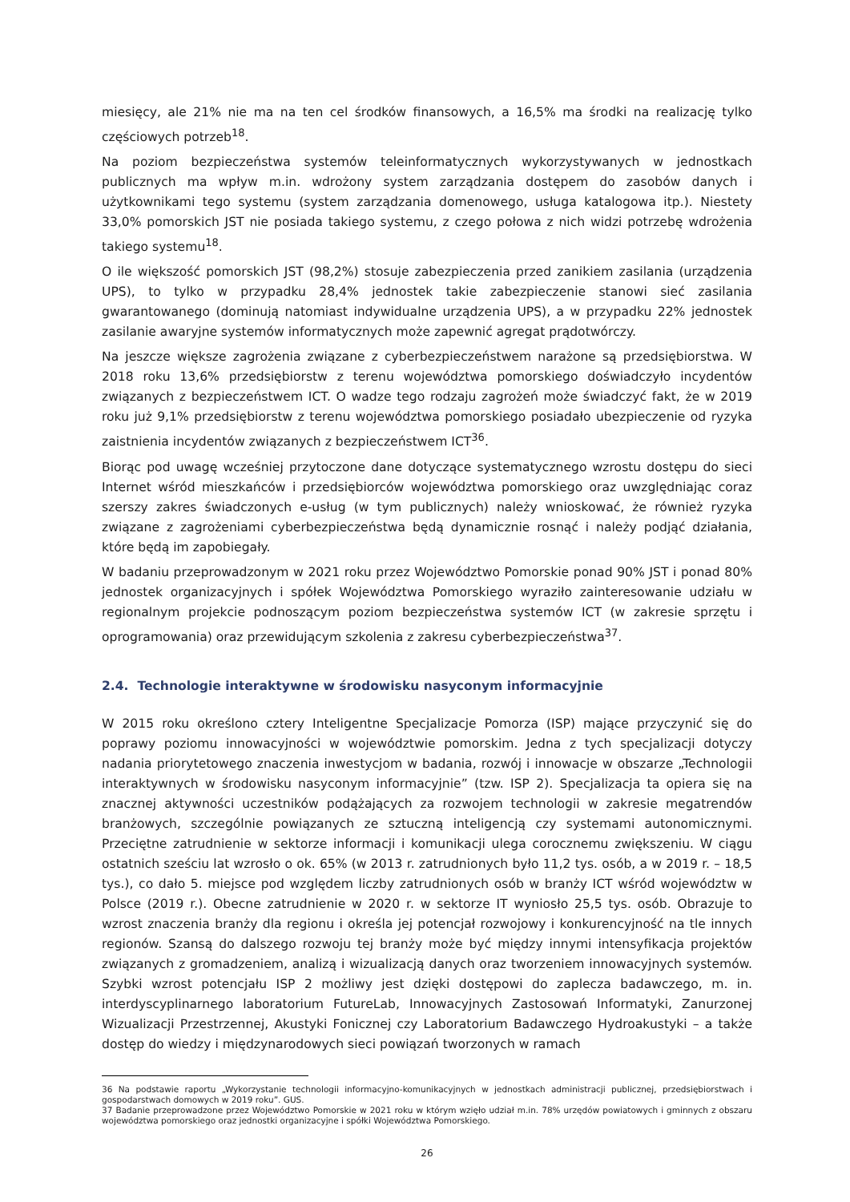miesięcy, ale 21% nie ma na ten cel środków finansowych, a 16,5% ma środki na realizację tylko częściowych potrzeb<sup>18</sup>.
Na poziom bezpieczeństwa systemów teleinformatycznych wykorzystywanych w jednostkach publicznych ma wpływ m.in. wdrożony system zarządzania dostępem do zasobów danych i użytkownikami tego systemu (system zarządzania domenowego, usługa katalogowa itp.). Niestety 33,0% pomorskich JST nie posiada takiego systemu, z czego połowa z nich widzi potrzebę wdrożenia takiego systemu<sup>18</sup>.
O ile większość pomorskich JST (98,2%) stosuje zabezpieczenia przed zanikiem zasilania (urządzenia UPS), to tylko w przypadku 28,4% jednostek takie zabezpieczenie stanowi sieć zasilania gwarantowanego (dominują natomiast indywidualne urządzenia UPS), a w przypadku 22% jednostek zasilanie awaryjne systemów informatycznych może zapewnić agregat prądotwórczy.
Na jeszcze większe zagrożenia związane z cyberbezpieczeństwem narażone są przedsiębiorstwa. W 2018 roku 13,6% przedsiębiorstw z terenu województwa pomorskiego doświadczyło incydentów związanych z bezpieczeństwem ICT. O wadze tego rodzaju zagrożeń może świadczyć fakt, że w 2019 roku już 9,1% przedsiębiorstw z terenu województwa pomorskiego posiadało ubezpieczenie od ryzyka zaistnienia incydentów związanych z bezpieczeństwem ICT<sup>36</sup>.
Biorąc pod uwagę wcześniej przytoczone dane dotyczące systematycznego wzrostu dostępu do sieci Internet wśród mieszkańców i przedsiębiorców województwa pomorskiego oraz uwzględniając coraz szerszy zakres świadczonych e-usług (w tym publicznych) należy wnioskować, że również ryzyka związane z zagrożeniami cyberbezpieczeństwa będą dynamicznie rosnąć i należy podjąć działania, które będą im zapobiegały.
W badaniu przeprowadzonym w 2021 roku przez Województwo Pomorskie ponad 90% JST i ponad 80% jednostek organizacyjnych i spółek Województwa Pomorskiego wyraziło zainteresowanie udziału w regionalnym projekcie podnoszącym poziom bezpieczeństwa systemów ICT (w zakresie sprzętu i oprogramowania) oraz przewidującym szkolenia z zakresu cyberbezpieczeństwa<sup>37</sup>.
2.4. Technologie interaktywne w środowisku nasyconym informacyjnie
W 2015 roku określono cztery Inteligentne Specjalizacje Pomorza (ISP) mające przyczynić się do poprawy poziomu innowacyjności w województwie pomorskim. Jedna z tych specjalizacji dotyczy nadania priorytetowego znaczenia inwestycjom w badania, rozwój i innowacje w obszarze „Technologii interaktywnych w środowisku nasyconym informacyjnie” (tzw. ISP 2). Specjalizacja ta opiera się na znacznej aktywności uczestników podążających za rozwojem technologii w zakresie megatrendów branżowych, szczególnie powiązanych ze sztuczną inteligencją czy systemami autonomicznymi. Przeciętne zatrudnienie w sektorze informacji i komunikacji ulega corocznemu zwiększeniu. W ciągu ostatnich sześciu lat wzrosło o ok. 65% (w 2013 r. zatrudnionych było 11,2 tys. osób, a w 2019 r. – 18,5 tys.), co dało 5. miejsce pod względem liczby zatrudnionych osób w branży ICT wśród województw w Polsce (2019 r.). Obecne zatrudnienie w 2020 r. w sektorze IT wyniosło 25,5 tys. osób. Obrazuje to wzrost znaczenia branży dla regionu i określa jej potencjał rozwojowy i konkurencyjność na tle innych regionów. Szansą do dalszego rozwoju tej branży może być między innymi intensyfikacja projektów związanych z gromadzeniem, analizą i wizualizacją danych oraz tworzeniem innowacyjnych systemów. Szybki wzrost potencjału ISP 2 możliwy jest dzięki dostępowi do zaplecza badawczego, m. in. interdyscyplinarnego laboratorium FutureLab, Innowacyjnych Zastosowań Informatyki, Zanurzonej Wizualizacji Przestrzennej, Akustyki Fonicznej czy Laboratorium Badawczego Hydroakustyki – a także dostęp do wiedzy i międzynarodowych sieci powiązań tworzonych w ramach
36 Na podstawie raportu „Wykorzystanie technologii informacyjno-komunikacyjnych w jednostkach administracji publicznej, przedsiębiorstwach i gospodarstwach domowych w 2019 roku”. GUS.
37 Badanie przeprowadzone przez Województwo Pomorskie w 2021 roku w którym wzięło udział m.in. 78% urzędów powiatowych i gminnych z obszaru województwa pomorskiego oraz jednostki organizacyjne i spółki Województwa Pomorskiego.
26